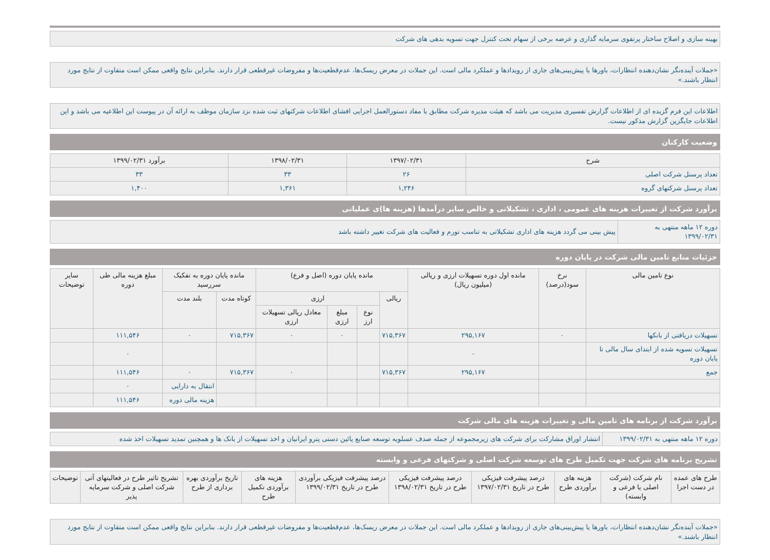بهینه سازی و اصلاح ساختار پرتفوی سرمایه گذاری و عرضه برخی از سهام تحت کنترل جهت تسویه بدهی های شرکت
«جملات آینده‌نگر نشان‌دهنده انتظارات، باورها یا پیش‌بینی‌های جاری از رویدادها و عملکرد مالی است. این جملات در معرض ریسک‌ها، عدم‌قطعیت‌ها و مفروضات غیرقطعی قرار دارند. بنابراین نتایج واقعی ممکن است متفاوت از نتایج مورد انتظار باشند.»
اطلاعات این فرم گزیده ای از اطلاعات گزارش تفسیری مدیریت می باشد که هیئت مدیره شرکت مطابق با مفاد دستورالعمل اجرایی افشای اطلاعات شرکتهای ثبت شده نزد سازمان موظف به ارائه آن در پیوست این اطلاعیه می باشد و این اطلاعات جایگزین گزارش مذکور نیست.
وضعیت کارکنان
| شرح | ۱۳۹۷/۰۲/۳۱ | ۱۳۹۸/۰۲/۳۱ | برآورد ۱۳۹۹/۰۲/۳۱ |
| --- | --- | --- | --- |
| تعداد پرسنل شرکت اصلی | ۲۶ | ۳۳ | ۳۳ |
| تعداد پرسنل شرکتهای گروه | ۱,۲۴۶ | ۱,۳۶۱ | ۱,۴۰۰ |
برآورد شرکت از تغییرات هزینه های عمومی ، اداری ، تشکیلاتی و خالص سایر درآمدها (هزینه ها)ی عملیاتی
| دوره ۱۲ ماهه منتهی به ۱۳۹۹/۰۲/۳۱ | پیش بینی می گردد هزینه های اداری تشکیلاتی به تناسب تورم و فعالیت های شرکت تغییر داشته باشد |
جزئیات منابع تامین مالی شرکت در پایان دوره
| نوع تامین مالی | نرخ سود(درصد) | مانده اول دوره تسهیلات ارزی و ریالی (میلیون ریال) | مانده پایان دوره (اصل و فرع) | | | | مانده پایان دوره به تفکیک سررسید | | مبلغ هزینه مالی طی دوره | سایر توضیحات |
| --- | --- | --- | --- | --- | --- | --- | --- | --- | --- | --- |
| | | | ریالی | ارزی | | | کوتاه مدت | بلند مدت | | |
| | | | | نوع ارز | مبلغ ارزی | معادل ریالی تسهیلات ارزی | | | | |
| تسهیلات دریافتی از بانکها | ۰ | ۲۹۵,۱۶۷ | ۷۱۵,۳۶۷ | | ۰ | ۰ | ۷۱۵,۳۶۷ | ۰ | ۱۱۱,۵۴۶ | |
| تسهیلات تسویه شده از ابتدای سال مالی تا پایان دوره | | ۰ | | | | | | | ۰ | |
| جمع | | ۲۹۵,۱۶۷ | ۷۱۵,۳۶۷ | | | ۰ | ۷۱۵,۳۶۷ | ۰ | ۱۱۱,۵۴۶ | |
| | | | | | | | | انتقال به دارایی | ۰ | |
| | | | | | | | | هزینه مالی دوره | ۱۱۱,۵۴۶ | |
برآورد شرکت از برنامه های تامین مالی و تغییرات هزینه های مالی شرکت
| دوره ۱۲ ماهه منتهی به ۱۳۹۹/۰۲/۳۱ | انتشار اوراق مشارکت برای شرکت های زیرمجموعه از جمله صدف عسلویه توسعه صنایع پائین دستی پترو ایرانیان و اخذ تسهیلات از بانک ها و همچنین تمدید تسهیلات اخذ شده |
تشریح برنامه های شرکت جهت تکمیل طرح های توسعه شرکت اصلی و شرکتهای فرعی و وابسته
| طرح های عمده در دست اجرا | نام شرکت (شرکت اصلی یا فرعی و وابسته) | هزینه های برآوردی طرح | درصد پیشرفت فیزیکی طرح در تاریخ ۱۳۹۷/۰۲/۳۱ | درصد پیشرفت فیزیکی طرح در تاریخ ۱۳۹۸/۰۲/۳۱ | درصد پیشرفت فیزیکی برآوردی طرح در تاریخ ۱۳۹۹/۰۲/۳۱ | هزینه های برآوردی تکمیل طرح | تاریخ برآوردی بهره برداری از طرح | تشریح تاثیر طرح در فعالیتهای آتی شرکت اصلی و شرکت سرمایه پذیر | توضیحات |
| --- | --- | --- | --- | --- | --- | --- | --- | --- | --- |
«جملات آینده‌نگر نشان‌دهنده انتظارات، باورها یا پیش‌بینی‌های جاری از رویدادها و عملکرد مالی است. این جملات در معرض ریسک‌ها، عدم‌قطعیت‌ها و مفروضات غیرقطعی قرار دارند. بنابراین نتایج واقعی ممکن است متفاوت از نتایج مورد انتظار باشند.»